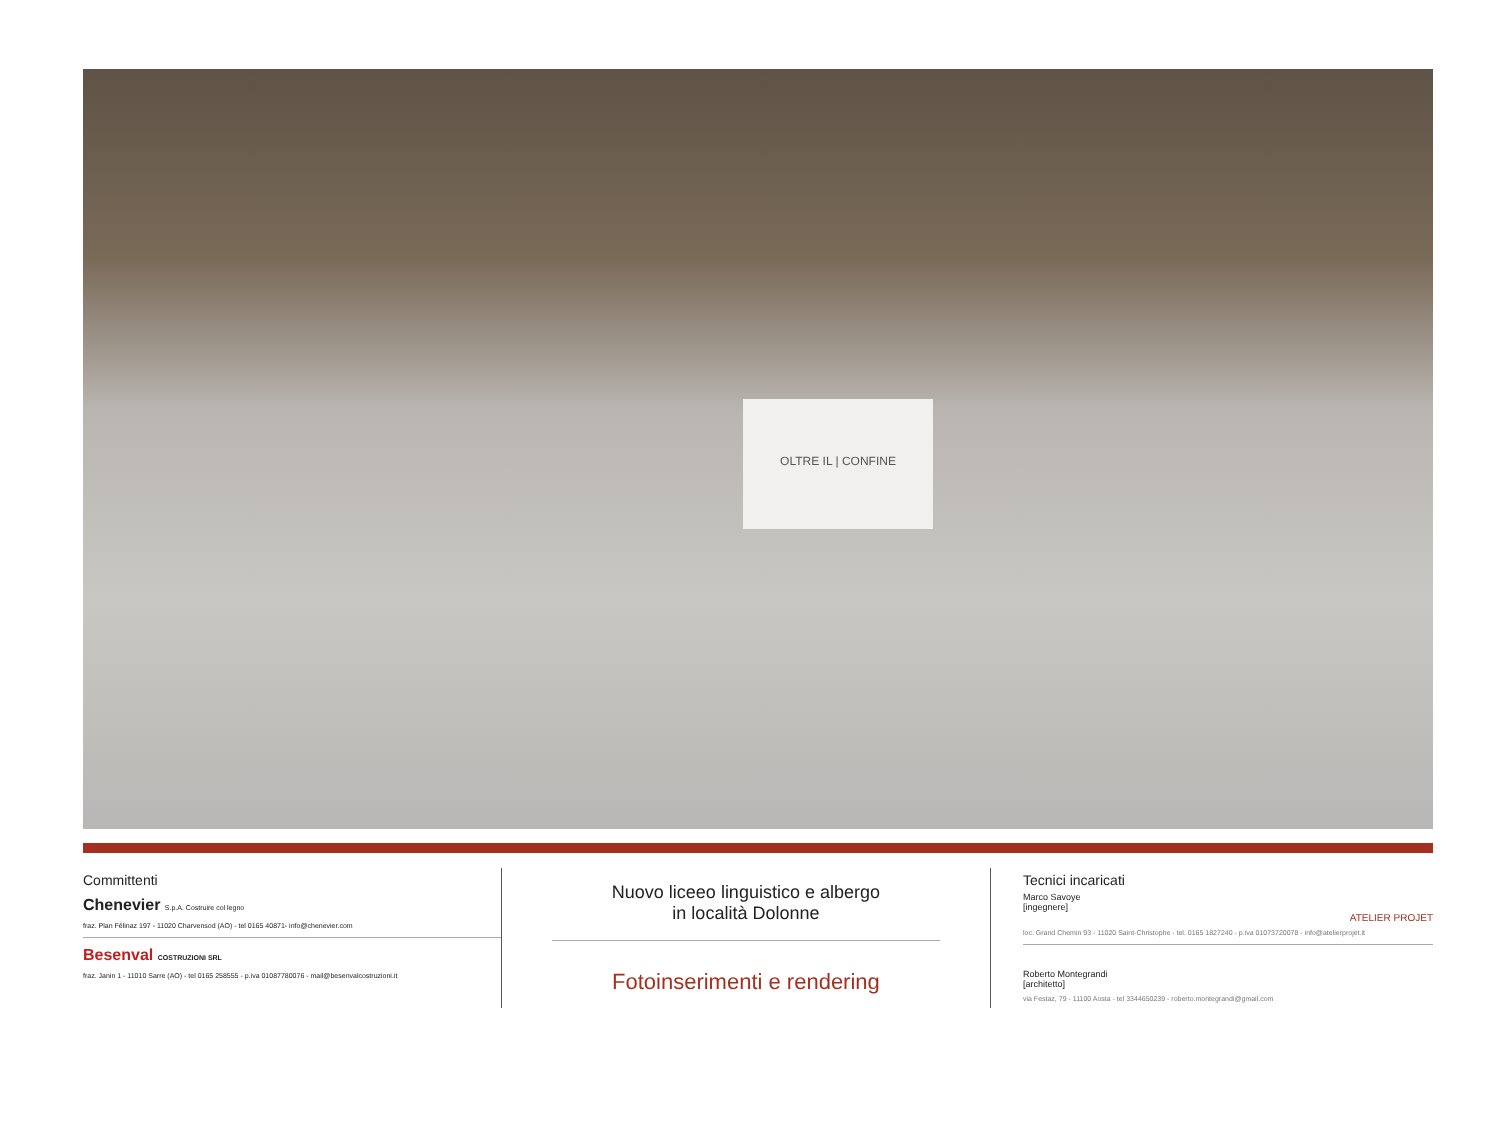OLTRE IL | CONFINE
Committenti
Chenevier S.p.A. Costruire col legno
fraz. Plan Félinaz 197 - 11020 Charvensod (AO) - tel 0165 40871- info@chenevier.com
Besenval COSTRUZIONI SRL
fraz. Janin 1 - 11010 Sarre (AO) - tel 0165 258555 - p.iva 01087780076 - mail@besenvalcostruzioni.it
Nuovo liceeo linguistico e albergo
in località Dolonne
Fotoinserimenti e rendering
Tecnici incaricati
Marco Savoye
[ingegnere]
ATELIER PROJET
loc. Grand Chemin 93 - 11020 Saint-Christophe - tel. 0165 1827240 - p.iva 01073720078 - info@atelierprojet.it
Roberto Montegrandi
[architetto]
via Festaz, 79 - 11100 Aosta - tel 3344650239 - roberto.montegrandi@gmail.com